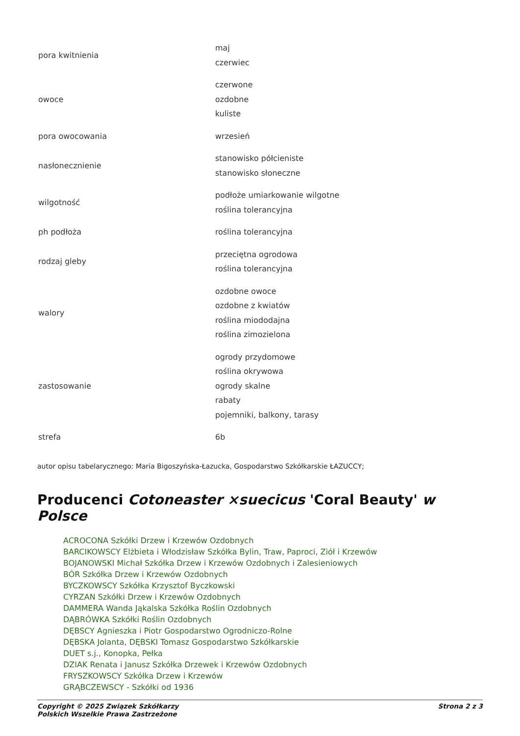| pora kwitnienia | maj czerwiec |
| owoce | czerwone ozdobne kuliste |
| pora owocowania | wrzesień |
| nasłonecznienie | stanowisko półcieniste stanowisko słoneczne |
| wilgotność | podłoże umiarkowanie wilgotne roślina tolerancyjna |
| ph podłoża | roślina tolerancyjna |
| rodzaj gleby | przeciętna ogrodowa roślina tolerancyjna |
| walory | ozdobne owoce ozdobne z kwiatów roślina miododajna roślina zimozielona |
| zastosowanie | ogrody przydomowe roślina okrywowa ogrody skalne rabaty pojemniki, balkony, tarasy |
| strefa | 6b |
autor opisu tabelarycznego: Maria Bigoszyńska-Łazucka, Gospodarstwo Szkółkarskie ŁAZUCCY;
Producenci Cotoneaster ×suecicus 'Coral Beauty' w Polsce
ACROCONA Szkółki Drzew i Krzewów Ozdobnych
BARCIKOWSCY Elżbieta i Włodzisław Szkółka Bylin, Traw, Paproci, Ziół i Krzewów
BOJANOWSKI Michał Szkółka Drzew i Krzewów Ozdobnych i Zalesieniowych
BÓR Szkółka Drzew i Krzewów Ozdobnych
BYCZKOWSCY Szkółka Krzysztof Byczkowski
CYRZAN Szkółki Drzew i Krzewów Ozdobnych
DAMMERA Wanda Jąkalska Szkółka Roślin Ozdobnych
DĄBRÓWKA Szkółki Roślin Ozdobnych
DĘBSCY Agnieszka i Piotr Gospodarstwo Ogrodniczo-Rolne
DĘBSKA Jolanta, DĘBSKI Tomasz Gospodarstwo Szkółkarskie
DUET s.j., Konopka, Pełka
DZIAK Renata i Janusz Szkółka Drzewek i Krzewów Ozdobnych
FRYSZKOWSCY Szkółka Drzew i Krzewów
GRĄBCZEWSCY - Szkółki od 1936
Copyright © 2025 Związek Szkółkarzy
Polskich Wszelkie Prawa Zastrzeżone
Strona 2 z 3